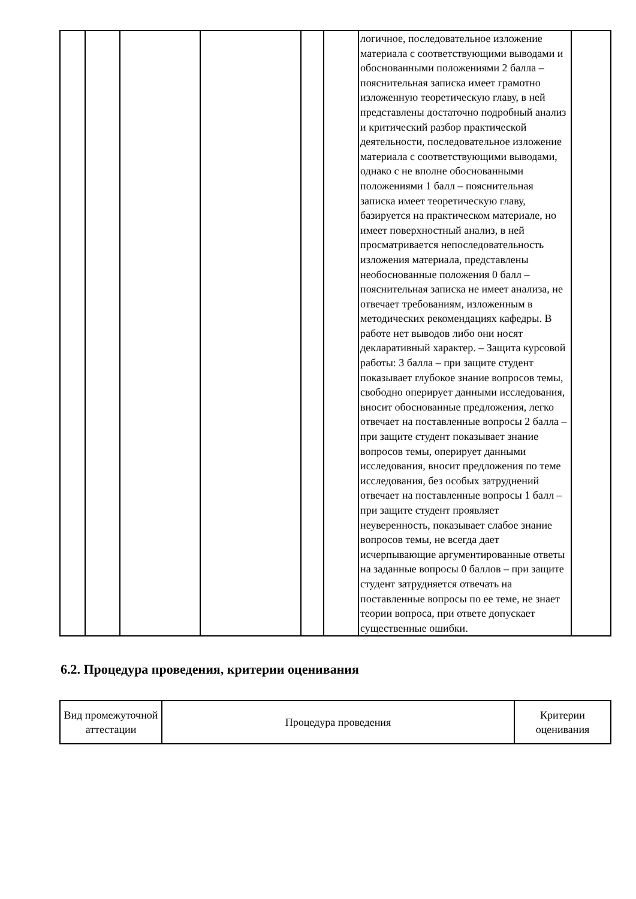| | | | | | | логичное, последовательное изложение материала с соответствующими выводами и обоснованными положениями 2 балла – пояснительная записка имеет грамотно изложенную теоретическую главу, в ней представлены достаточно подробный анализ и критический разбор практической деятельности, последовательное изложение материала с соответствующими выводами, однако с не вполне обоснованными положениями 1 балл – пояснительная записка имеет теоретическую главу, базируется на практическом материале, но имеет поверхностный анализ, в ней просматривается непоследовательность изложения материала, представлены необоснованные положения 0 балл – пояснительная записка не имеет анализа, не отвечает требованиям, изложенным в методических рекомендациях кафедры. В работе нет выводов либо они носят декларативный характер. – Защита курсовой работы: 3 балла – при защите студент показывает глубокое знание вопросов темы, свободно оперирует данными исследования, вносит обоснованные предложения, легко отвечает на поставленные вопросы 2 балла – при защите студент показывает знание вопросов темы, оперирует данными исследования, вносит предложения по теме исследования, без особых затруднений отвечает на поставленные вопросы 1 балл – при защите студент проявляет неуверенность, показывает слабое знание вопросов темы, не всегда дает исчерпывающие аргументированные ответы на заданные вопросы 0 баллов – при защите студент затрудняется отвечать на поставленные вопросы по ее теме, не знает теории вопроса, при ответе допускает существенные ошибки. | |
6.2. Процедура проведения, критерии оценивания
| Вид промежуточной аттестации | Процедура проведения | Критерии оценивания |
| --- | --- | --- |